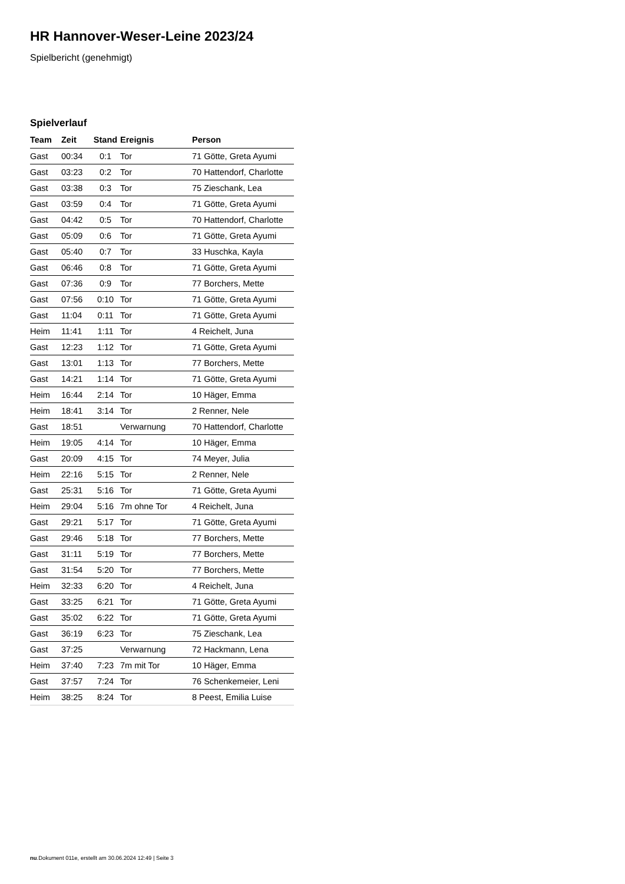HR Hannover-Weser-Leine 2023/24
Spielbericht (genehmigt)
Spielverlauf
| Team | Zeit | Stand | Ereignis | Person |
| --- | --- | --- | --- | --- |
| Gast | 00:34 | 0:1 | Tor | 71 Götte, Greta Ayumi |
| Gast | 03:23 | 0:2 | Tor | 70 Hattendorf, Charlotte |
| Gast | 03:38 | 0:3 | Tor | 75 Zieschank, Lea |
| Gast | 03:59 | 0:4 | Tor | 71 Götte, Greta Ayumi |
| Gast | 04:42 | 0:5 | Tor | 70 Hattendorf, Charlotte |
| Gast | 05:09 | 0:6 | Tor | 71 Götte, Greta Ayumi |
| Gast | 05:40 | 0:7 | Tor | 33 Huschka, Kayla |
| Gast | 06:46 | 0:8 | Tor | 71 Götte, Greta Ayumi |
| Gast | 07:36 | 0:9 | Tor | 77 Borchers, Mette |
| Gast | 07:56 | 0:10 | Tor | 71 Götte, Greta Ayumi |
| Gast | 11:04 | 0:11 | Tor | 71 Götte, Greta Ayumi |
| Heim | 11:41 | 1:11 | Tor | 4 Reichelt, Juna |
| Gast | 12:23 | 1:12 | Tor | 71 Götte, Greta Ayumi |
| Gast | 13:01 | 1:13 | Tor | 77 Borchers, Mette |
| Gast | 14:21 | 1:14 | Tor | 71 Götte, Greta Ayumi |
| Heim | 16:44 | 2:14 | Tor | 10 Häger, Emma |
| Heim | 18:41 | 3:14 | Tor | 2 Renner, Nele |
| Gast | 18:51 | | Verwarnung | 70 Hattendorf, Charlotte |
| Heim | 19:05 | 4:14 | Tor | 10 Häger, Emma |
| Gast | 20:09 | 4:15 | Tor | 74 Meyer, Julia |
| Heim | 22:16 | 5:15 | Tor | 2 Renner, Nele |
| Gast | 25:31 | 5:16 | Tor | 71 Götte, Greta Ayumi |
| Heim | 29:04 | 5:16 | 7m ohne Tor | 4 Reichelt, Juna |
| Gast | 29:21 | 5:17 | Tor | 71 Götte, Greta Ayumi |
| Gast | 29:46 | 5:18 | Tor | 77 Borchers, Mette |
| Gast | 31:11 | 5:19 | Tor | 77 Borchers, Mette |
| Gast | 31:54 | 5:20 | Tor | 77 Borchers, Mette |
| Heim | 32:33 | 6:20 | Tor | 4 Reichelt, Juna |
| Gast | 33:25 | 6:21 | Tor | 71 Götte, Greta Ayumi |
| Gast | 35:02 | 6:22 | Tor | 71 Götte, Greta Ayumi |
| Gast | 36:19 | 6:23 | Tor | 75 Zieschank, Lea |
| Gast | 37:25 | | Verwarnung | 72 Hackmann, Lena |
| Heim | 37:40 | 7:23 | 7m mit Tor | 10 Häger, Emma |
| Gast | 37:57 | 7:24 | Tor | 76 Schenkemeier, Leni |
| Heim | 38:25 | 8:24 | Tor | 8 Peest, Emilia Luise |
nu.Dokument 011e, erstellt am 30.06.2024 12:49 | Seite 3